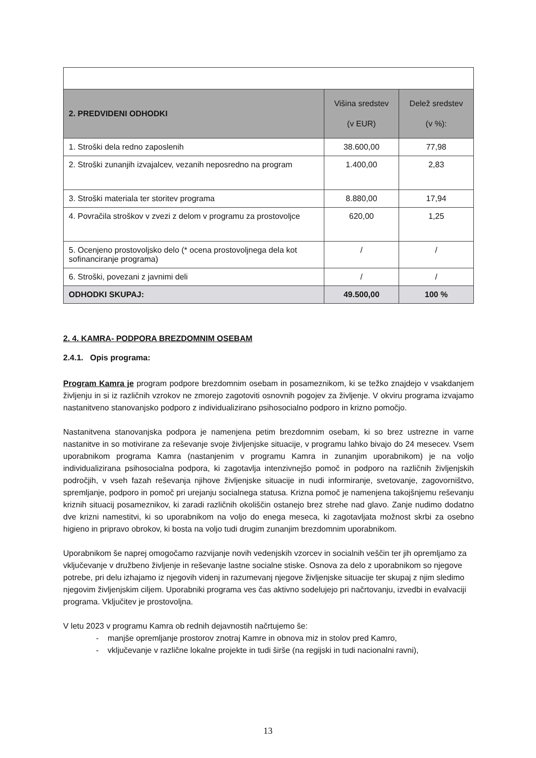| 2. PREDVIDENI ODHODKI | Višina sredstev (v EUR) | Delež sredstev (v %): |
| --- | --- | --- |
| 1. Stroški dela redno zaposlenih | 38.600,00 | 77,98 |
| 2. Stroški zunanjih izvajalcev, vezanih neposredno na program | 1.400,00 | 2,83 |
| 3. Stroški materiala ter storitev programa | 8.880,00 | 17,94 |
| 4. Povračila stroškov v zvezi z delom v programu za prostovoljce | 620,00 | 1,25 |
| 5. Ocenjeno prostovoljsko delo (* ocena prostovoljnega dela kot sofinanciranje programa) | / | / |
| 6. Stroški, povezani z javnimi deli | / | / |
| ODHODKI SKUPAJ: | 49.500,00 | 100 % |
2. 4. KAMRA- PODPORA BREZDOMNIM OSEBAM
2.4.1. Opis programa:
Program Kamra je program podpore brezdomnim osebam in posameznikom, ki se težko znajdejo v vsakdanjem življenju in si iz različnih vzrokov ne zmorejo zagotoviti osnovnih pogojev za življenje. V okviru programa izvajamo nastanitveno stanovanjsko podporo z individualizirano psihosocialno podporo in krizno pomočjo.
Nastanitvena stanovanjska podpora je namenjena petim brezdomnim osebam, ki so brez ustrezne in varne nastanitve in so motivirane za reševanje svoje življenjske situacije, v programu lahko bivajo do 24 mesecev. Vsem uporabnikom programa Kamra (nastanjenim v programu Kamra in zunanjim uporabnikom) je na voljo individualizirana psihosocialna podpora, ki zagotavlja intenzivnejšo pomoč in podporo na različnih življenjskih področjih, v vseh fazah reševanja njihove življenjske situacije in nudi informiranje, svetovanje, zagovorništvo, spremljanje, podporo in pomoč pri urejanju socialnega statusa. Krizna pomoč je namenjena takojšnjemu reševanju kriznih situacij posameznikov, ki zaradi različnih okoliščin ostanejo brez strehe nad glavo. Zanje nudimo dodatno dve krizni namestitvi, ki so uporabnikom na voljo do enega meseca, ki zagotavljata možnost skrbi za osebno higieno in pripravo obrokov, ki bosta na voljo tudi drugim zunanjim brezdomnim uporabnikom.
Uporabnikom še naprej omogočamo razvijanje novih vedenjskih vzorcev in socialnih veščin ter jih opremljamo za vključevanje v družbeno življenje in reševanje lastne socialne stiske. Osnova za delo z uporabnikom so njegove potrebe, pri delu izhajamo iz njegovih videnj in razumevanj njegove življenjske situacije ter skupaj z njim sledimo njegovim življenjskim ciljem. Uporabniki programa ves čas aktivno sodelujejo pri načrtovanju, izvedbi in evalvaciji programa. Vključitev je prostovoljna.
V letu 2023 v programu Kamra ob rednih dejavnostih načrtujemo še:
- manjše opremljanje prostorov znotraj Kamre in obnova miz in stolov pred Kamro,
- vključevanje v različne lokalne projekte in tudi širše (na regijski in tudi nacionalni ravni),
13